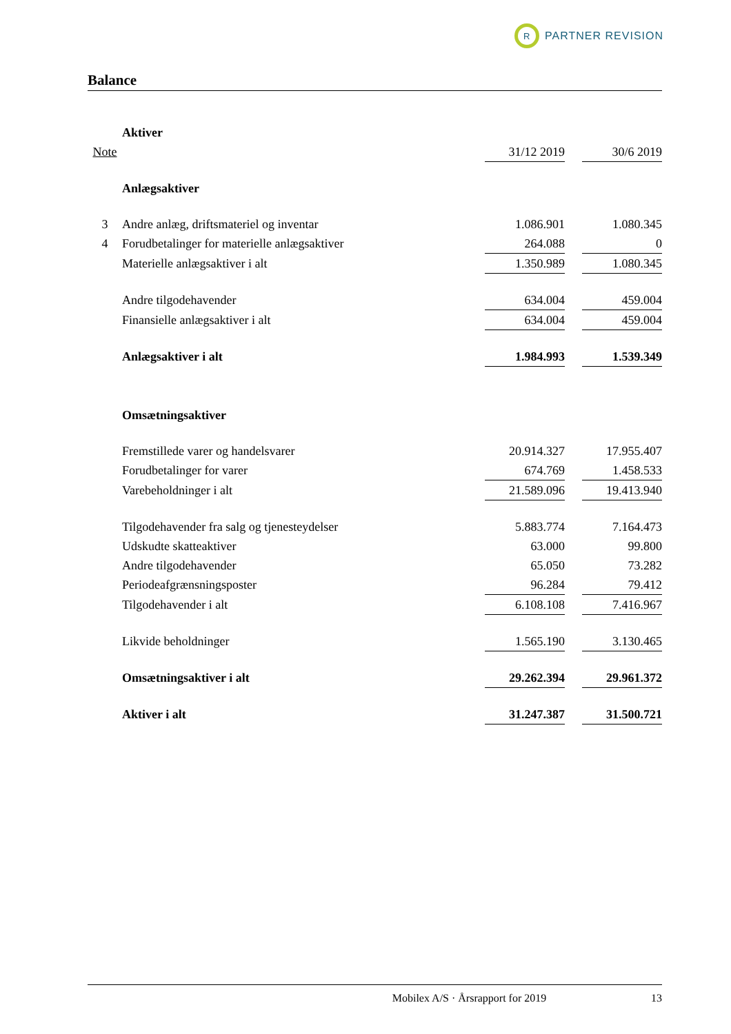R
PARTNER REVISION
Balance
| | Aktiver | | | |
| Note | | 31/12 2019 | | 30/6 2019 |
| | Anlægsaktiver | | | |
| 3 | Andre anlæg, driftsmateriel og inventar | 1.086.901 | | 1.080.345 |
| 4 | Forudbetalinger for materielle anlægsaktiver | 264.088 | | 0 |
| | Materielle anlægsaktiver i alt | 1.350.989 | | 1.080.345 |
| | Andre tilgodehavender | 634.004 | | 459.004 |
| | Finansielle anlægsaktiver i alt | 634.004 | | 459.004 |
| | Anlægsaktiver i alt | 1.984.993 | | 1.539.349 |
| | Omsætningsaktiver | | | |
| | Fremstillede varer og handelsvarer | 20.914.327 | | 17.955.407 |
| | Forudbetalinger for varer | 674.769 | | 1.458.533 |
| | Varebeholdninger i alt | 21.589.096 | | 19.413.940 |
| | Tilgodehavender fra salg og tjenesteydelser | 5.883.774 | | 7.164.473 |
| | Udskudte skatteaktiver | 63.000 | | 99.800 |
| | Andre tilgodehavender | 65.050 | | 73.282 |
| | Periodeafgrænsningsposter | 96.284 | | 79.412 |
| | Tilgodehavender i alt | 6.108.108 | | 7.416.967 |
| | Likvide beholdninger | 1.565.190 | | 3.130.465 |
| | Omsætningsaktiver i alt | 29.262.394 | | 29.961.372 |
| | Aktiver i alt | 31.247.387 | | 31.500.721 |
Mobilex A/S · Årsrapport for 2019 13